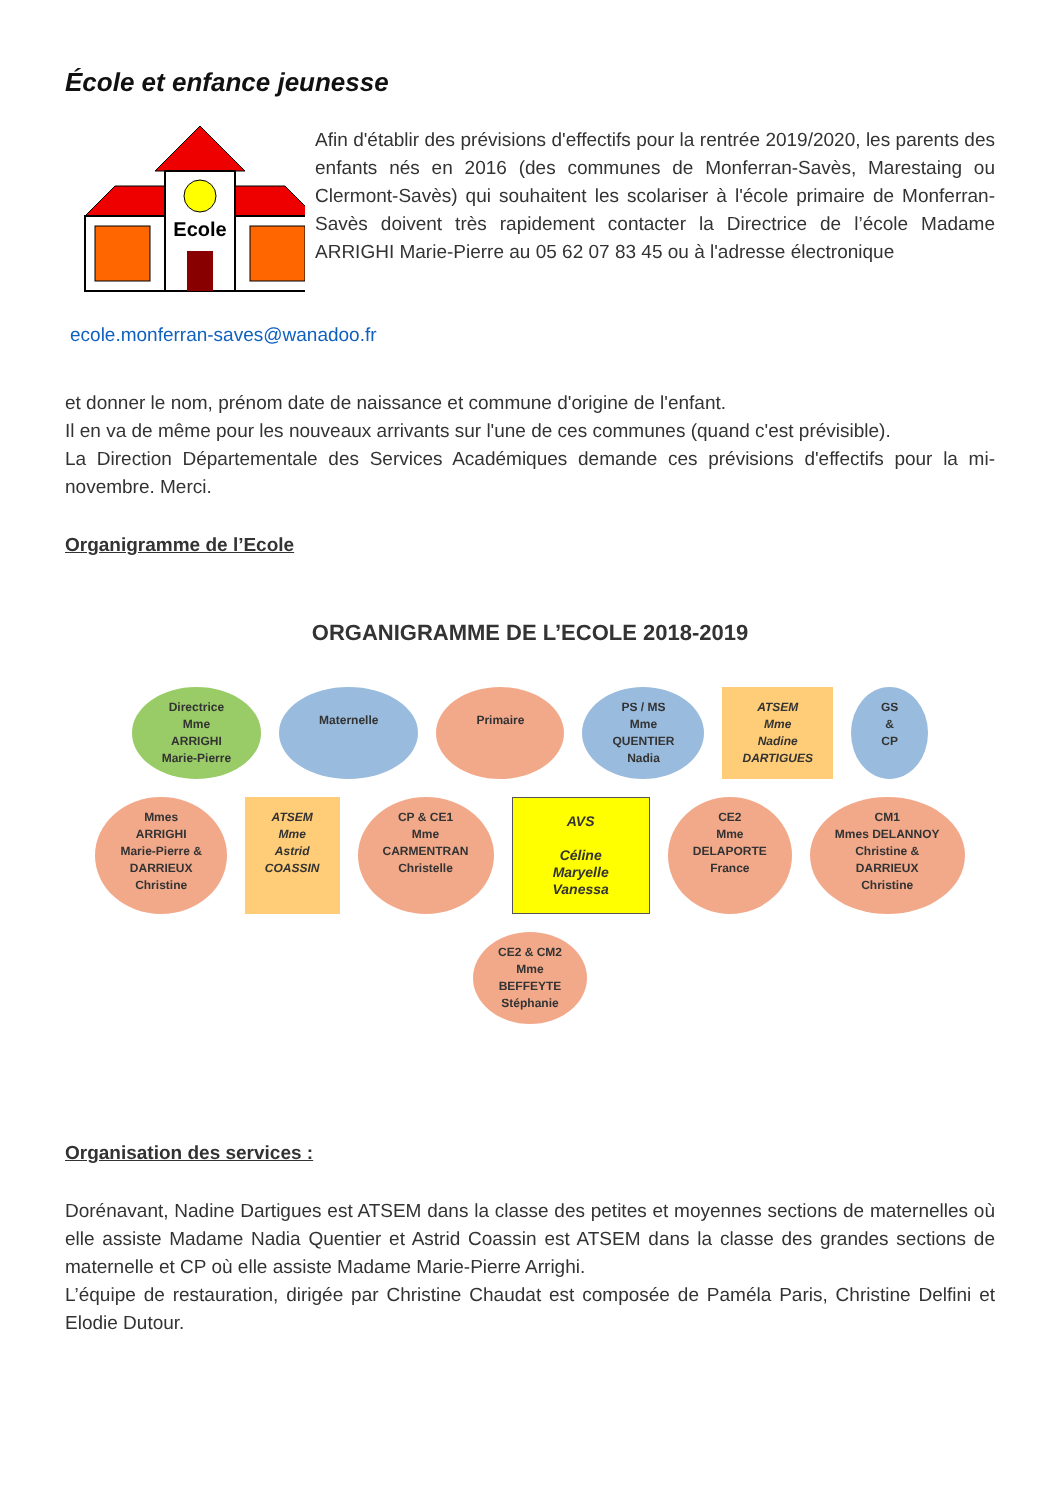École et enfance jeunesse
Ecole
Afin d'établir des prévisions d'effectifs pour la rentrée 2019/2020, les parents des enfants nés en 2016 (des communes de Monferran-Savès, Marestaing ou Clermont-Savès) qui souhaitent les scolariser à l'école primaire de Monferran-Savès doivent très rapidement contacter la Directrice de l’école Madame ARRIGHI Marie-Pierre au 05 62 07 83 45 ou à l'adresse électronique
ecole.monferran-saves@wanadoo.fr
et donner le nom, prénom date de naissance et commune d'origine de l'enfant.
Il en va de même pour les nouveaux arrivants sur l'une de ces communes (quand c'est prévisible).
La Direction Départementale des Services Académiques demande ces prévisions d'effectifs pour la mi-novembre. Merci.
Organigramme de l’Ecole
ORGANIGRAMME DE L’ECOLE 2018-2019
Directrice
Mme
ARRIGHI
Marie-Pierre
Maternelle
Primaire
PS / MS
Mme
QUENTIER
Nadia
ATSEM
Mme
Nadine
DARTIGUES
GS
&
CP
Mmes
ARRIGHI
Marie-Pierre &
DARRIEUX
Christine
ATSEM
Mme
Astrid
COASSIN
CP & CE1
Mme
CARMENTRAN
Christelle
AVS
Céline
Maryelle
Vanessa
CE2
Mme
DELAPORTE
France
CM1
Mmes DELANNOY
Christine &
DARRIEUX
Christine
CE2 & CM2
Mme
BEFFEYTE
Stéphanie
Organisation des services :
Dorénavant, Nadine Dartigues est ATSEM dans la classe des petites et moyennes sections de maternelles où elle assiste Madame Nadia Quentier et Astrid Coassin est ATSEM dans la classe des grandes sections de maternelle et CP où elle assiste Madame Marie-Pierre Arrighi.
L’équipe de restauration, dirigée par Christine Chaudat est composée de Paméla Paris, Christine Delfini et Elodie Dutour.